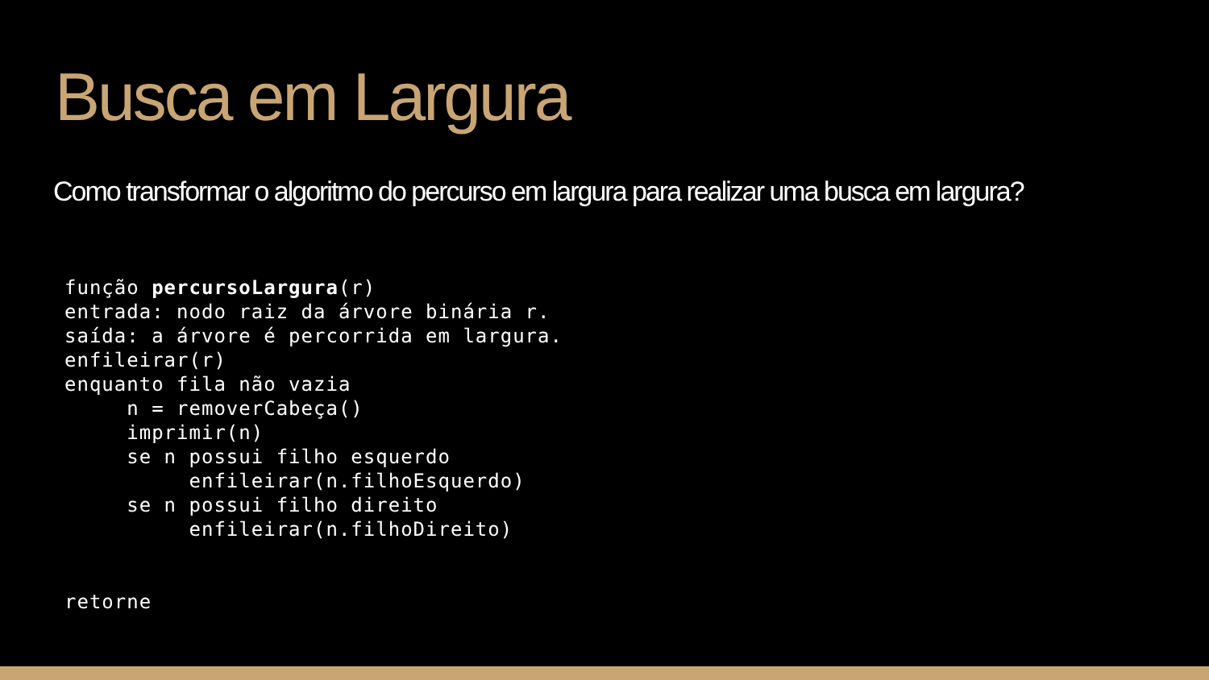Busca em Largura
Como transformar o algoritmo do percurso em largura para realizar uma busca em largura?
função percursoLargura(r)
entrada: nodo raiz da árvore binária r.
saída: a árvore é percorrida em largura.
enfileirar(r)
enquanto fila não vazia
     n = removerCabeça()
     imprimir(n)
     se n possui filho esquerdo
          enfileirar(n.filhoEsquerdo)
     se n possui filho direito
          enfileirar(n.filhoDireito)


retorne